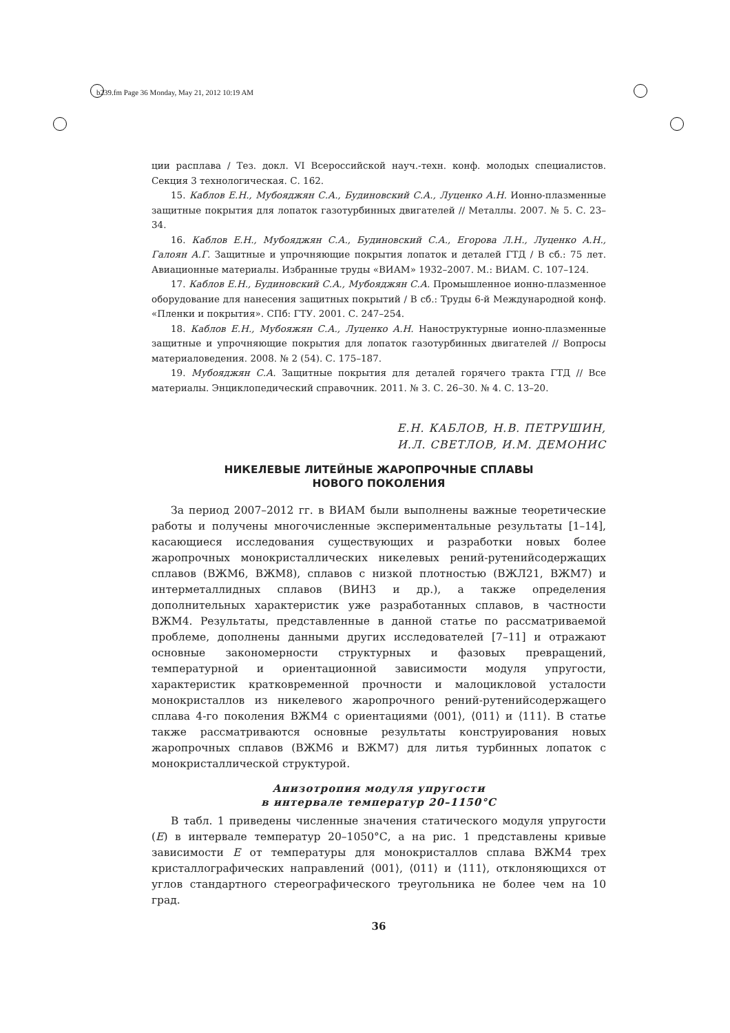b239.fm Page 36 Monday, May 21, 2012 10:19 AM
ции расплава / Тез. докл. VI Всероссийской науч.-техн. конф. молодых специалистов. Секция 3 технологическая. С. 162.
15. Каблов Е.Н., Мубояджян С.А., Будиновский С.А., Луценко А.Н. Ионно-плазменные защитные покрытия для лопаток газотурбинных двигателей // Металлы. 2007. № 5. С. 23–34.
16. Каблов Е.Н., Мубояджян С.А., Будиновский С.А., Егорова Л.Н., Луценко А.Н., Галоян А.Г. Защитные и упрочняющие покрытия лопаток и деталей ГТД / В сб.: 75 лет. Авиационные материалы. Избранные труды «ВИАМ» 1932–2007. М.: ВИАМ. С. 107–124.
17. Каблов Е.Н., Будиновский С.А., Мубояджян С.А. Промышленное ионно-плазменное оборудование для нанесения защитных покрытий / В сб.: Труды 6-й Международной конф. «Пленки и покрытия». СПб: ГТУ. 2001. С. 247–254.
18. Каблов Е.Н., Мубояжян С.А., Луценко А.Н. Наноструктурные ионно-плазменные защитные и упрочняющие покрытия для лопаток газотурбинных двигателей // Вопросы материаловедения. 2008. № 2 (54). С. 175–187.
19. Мубояджян С.А. Защитные покрытия для деталей горячего тракта ГТД // Все материалы. Энциклопедический справочник. 2011. № 3. С. 26–30. № 4. С. 13–20.
Е.Н. КАБЛОВ, Н.В. ПЕТРУШИН,
И.Л. СВЕТЛОВ, И.М. ДЕМОНИС
НИКЕЛЕВЫЕ ЛИТЕЙНЫЕ ЖАРОПРОЧНЫЕ СПЛАВЫ
НОВОГО ПОКОЛЕНИЯ
За период 2007–2012 гг. в ВИАМ были выполнены важные теоретические работы и получены многочисленные экспериментальные результаты [1–14], касающиеся исследования существующих и разработки новых более жаропрочных монокристаллических никелевых рений-рутенийсодержащих сплавов (ВЖМ6, ВЖМ8), сплавов с низкой плотностью (ВЖЛ21, ВЖМ7) и интерметаллидных сплавов (ВИН3 и др.), а также определения дополнительных характеристик уже разработанных сплавов, в частности ВЖМ4. Результаты, представленные в данной статье по рассматриваемой проблеме, дополнены данными других исследователей [7–11] и отражают основные закономерности структурных и фазовых превращений, температурной и ориентационной зависимости модуля упругости, характеристик кратковременной прочности и малоцикловой усталости монокристаллов из никелевого жаропрочного рений-рутенийсодержащего сплава 4-го поколения ВЖМ4 с ориентациями ⟨001⟩, ⟨011⟩ и ⟨111⟩. В статье также рассматриваются основные результаты конструирования новых жаропрочных сплавов (ВЖМ6 и ВЖМ7) для литья турбинных лопаток с монокристаллической структурой.
Анизотропия модуля упругости
в интервале температур 20–1150°С
В табл. 1 приведены численные значения статического модуля упругости (E) в интервале температур 20–1050°С, а на рис. 1 представлены кривые зависимости E от температуры для монокристаллов сплава ВЖМ4 трех кристаллографических направлений ⟨001⟩, ⟨011⟩ и ⟨111⟩, отклоняющихся от углов стандартного стереографического треугольника не более чем на 10 град.
36